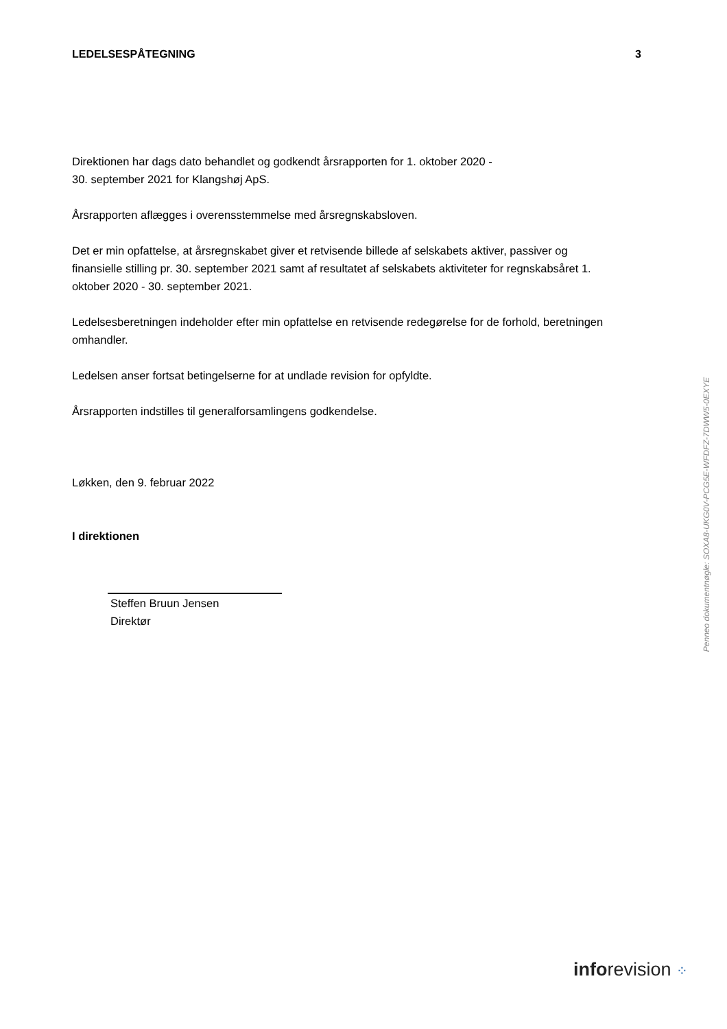LEDELSESPÅTEGNING 3
Direktionen har dags dato behandlet og godkendt årsrapporten for 1. oktober 2020 -
30. september 2021 for Klangshøj ApS.
Årsrapporten aflægges i overensstemmelse med årsregnskabsloven.
Det er min opfattelse, at årsregnskabet giver et retvisende billede af selskabets aktiver, passiver og finansielle stilling pr. 30. september 2021 samt af resultatet af selskabets aktiviteter for regnskabsåret 1. oktober 2020 - 30. september 2021.
Ledelsesberetningen indeholder efter min opfattelse en retvisende redegørelse for de forhold, beretningen omhandler.
Ledelsen anser fortsat betingelserne for at undlade revision for opfyldte.
Årsrapporten indstilles til generalforsamlingens godkendelse.
Løkken, den 9. februar 2022
I direktionen
Steffen Bruun Jensen
Direktør
Penneo dokumentnøgle: SOXA8-UKG0V-PCG5E-WFDFZ-7DWW5-0EXYE
inforevision ⁘